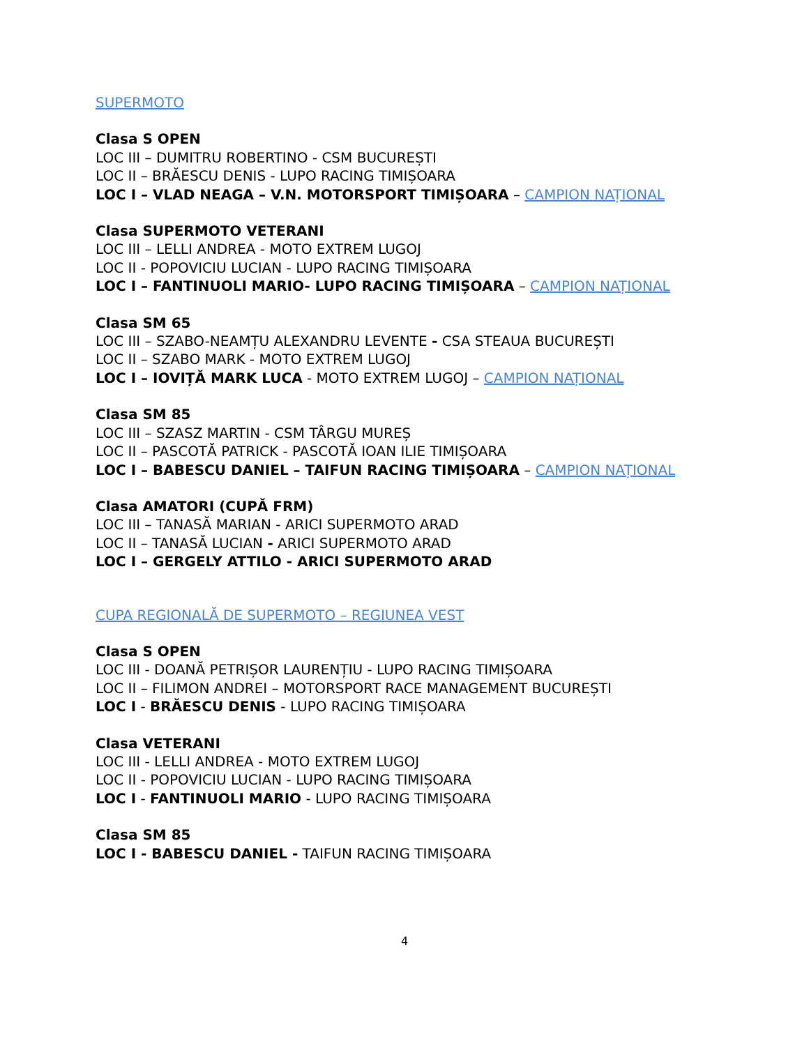SUPERMOTO
Clasa S OPEN
LOC III – DUMITRU ROBERTINO - CSM BUCUREȘTI
LOC II – BRĂESCU DENIS - LUPO RACING TIMIȘOARA
LOC I – VLAD NEAGA – V.N. MOTORSPORT TIMIȘOARA – CAMPION NAȚIONAL
Clasa SUPERMOTO VETERANI
LOC III – LELLI ANDREA - MOTO EXTREM LUGOJ
LOC II - POPOVICIU LUCIAN - LUPO RACING TIMIȘOARA
LOC I – FANTINUOLI MARIO- LUPO RACING TIMIȘOARA – CAMPION NAȚIONAL
Clasa SM 65
LOC III – SZABO-NEAMȚU ALEXANDRU LEVENTE - CSA STEAUA BUCUREȘTI
LOC II – SZABO MARK - MOTO EXTREM LUGOJ
LOC I – IOVIȚĂ MARK LUCA - MOTO EXTREM LUGOJ – CAMPION NAȚIONAL
Clasa SM 85
LOC III – SZASZ MARTIN - CSM TÂRGU MUREȘ
LOC II – PASCOTĂ PATRICK - PASCOTĂ IOAN ILIE TIMIȘOARA
LOC I – BABESCU DANIEL – TAIFUN RACING TIMIȘOARA – CAMPION NAȚIONAL
Clasa AMATORI (CUPĂ FRM)
LOC III – TANASĂ MARIAN - ARICI SUPERMOTO ARAD
LOC II – TANASĂ LUCIAN - ARICI SUPERMOTO ARAD
LOC I – GERGELY ATTILO - ARICI SUPERMOTO ARAD
CUPA REGIONALĂ DE SUPERMOTO – REGIUNEA VEST
Clasa S OPEN
LOC III - DOANĂ PETRIȘOR LAURENȚIU - LUPO RACING TIMIȘOARA
LOC II – FILIMON ANDREI – MOTORSPORT RACE MANAGEMENT BUCUREȘTI
LOC I - BRĂESCU DENIS - LUPO RACING TIMIȘOARA
Clasa VETERANI
LOC III - LELLI ANDREA - MOTO EXTREM LUGOJ
LOC II - POPOVICIU LUCIAN - LUPO RACING TIMIȘOARA
LOC I - FANTINUOLI MARIO - LUPO RACING TIMIȘOARA
Clasa SM 85
LOC I - BABESCU DANIEL - TAIFUN RACING TIMIȘOARA
4